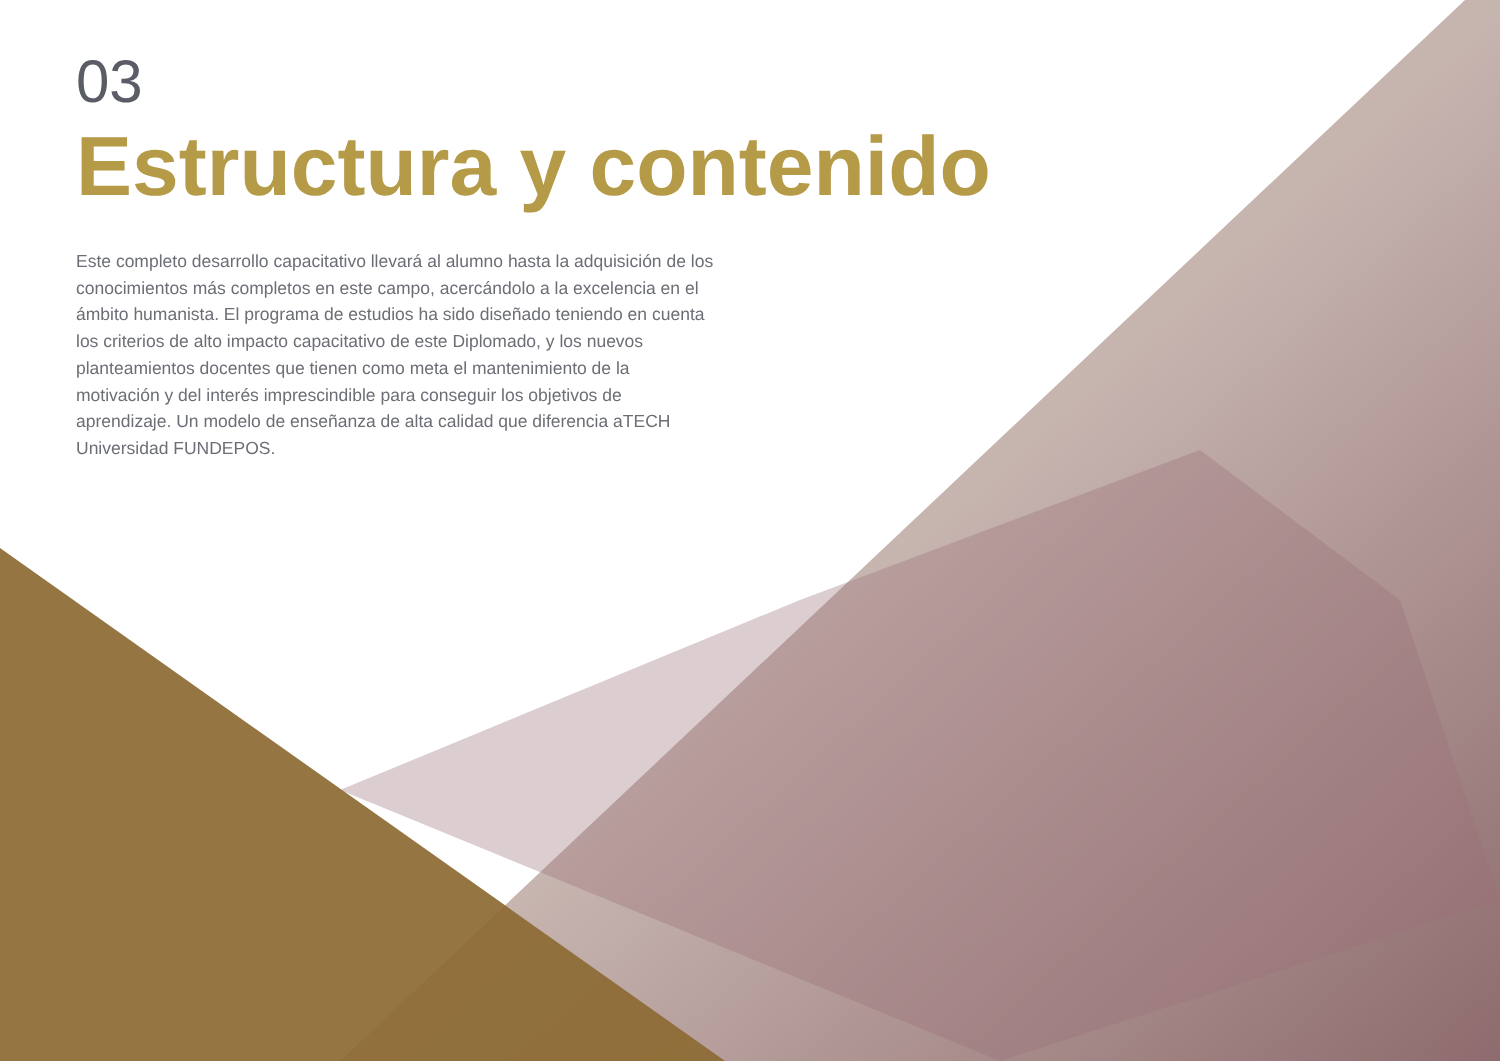03
Estructura y contenido
Este completo desarrollo capacitativo llevará al alumno hasta la adquisición de los conocimientos más completos en este campo, acercándolo a la excelencia en el ámbito humanista. El programa de estudios ha sido diseñado teniendo en cuenta los criterios de alto impacto capacitativo de este Diplomado, y los nuevos planteamientos docentes que tienen como meta el mantenimiento de la motivación y del interés imprescindible para conseguir los objetivos de aprendizaje. Un modelo de enseñanza de alta calidad que diferencia aTECH Universidad FUNDEPOS.